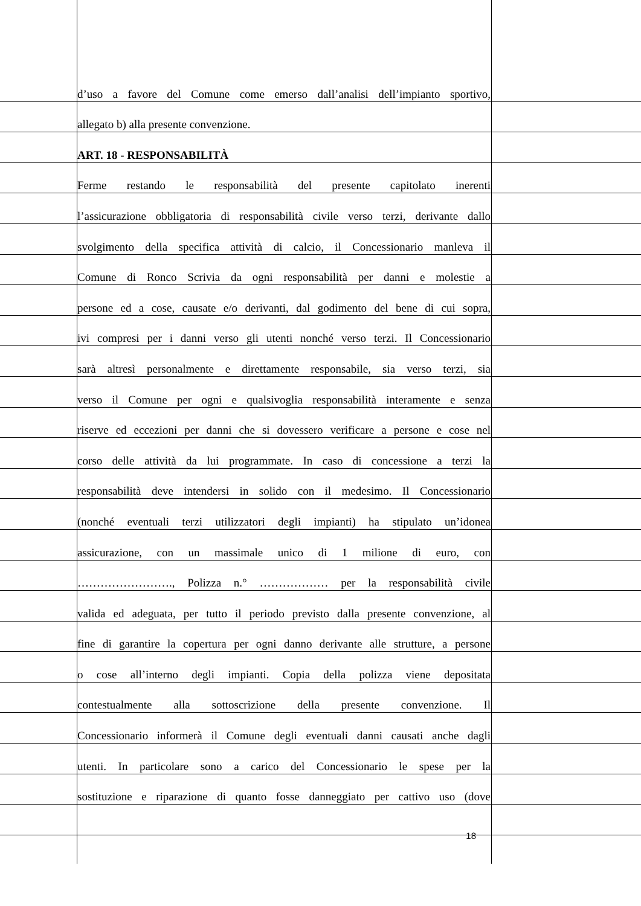d’uso a favore del Comune come emerso dall’analisi dell’impianto sportivo,
allegato b) alla presente convenzione.
ART. 18 - RESPONSABILITÀ
Ferme restando le responsabilità del presente capitolato inerenti
l’assicurazione obbligatoria di responsabilità civile verso terzi, derivante dallo
svolgimento della specifica attività di calcio, il Concessionario manleva il
Comune di Ronco Scrivia da ogni responsabilità per danni e molestie a
persone ed a cose, causate e/o derivanti, dal godimento del bene di cui sopra,
ivi compresi per i danni verso gli utenti nonché verso terzi. Il Concessionario
sarà altresì personalmente e direttamente responsabile, sia verso terzi, sia
verso il Comune per ogni e qualsivoglia responsabilità interamente e senza
riserve ed eccezioni per danni che si dovessero verificare a persone e cose nel
corso delle attività da lui programmate. In caso di concessione a terzi la
responsabilità deve intendersi in solido con il medesimo. Il Concessionario
(nonché eventuali terzi utilizzatori degli impianti) ha stipulato un’idonea
assicurazione, con un massimale unico di 1 milione di euro, con
……………………., Polizza n.° ……………… per la responsabilità civile
valida ed adeguata, per tutto il periodo previsto dalla presente convenzione, al
fine di garantire la copertura per ogni danno derivante alle strutture, a persone
o cose all’interno degli impianti. Copia della polizza viene depositata
contestualmente alla sottoscrizione della presente convenzione. Il
Concessionario informerà il Comune degli eventuali danni causati anche dagli
utenti. In particolare sono a carico del Concessionario le spese per la
sostituzione e riparazione di quanto fosse danneggiato per cattivo uso (dove
18